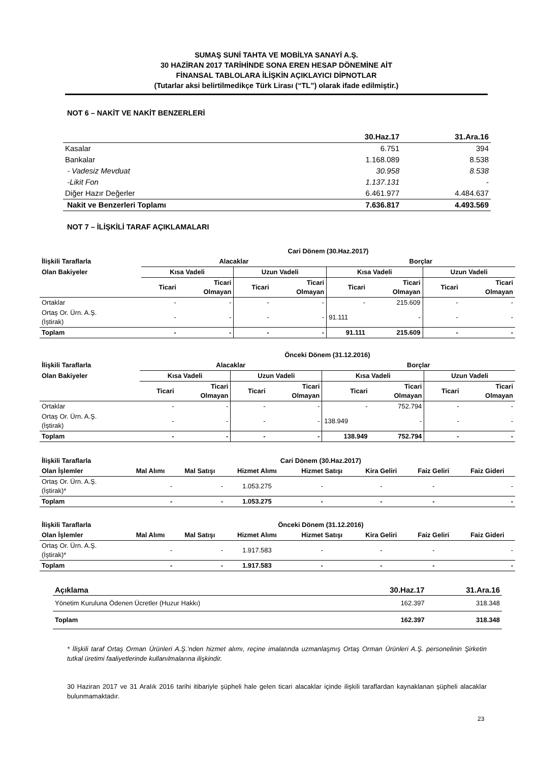SUMAŞ SUNİ TAHTA VE MOBİLYA SANAYİ A.Ş.
30 HAZİRAN 2017 TARİHİNDE SONA EREN HESAP DÖNEMİNE AİT
FİNANSAL TABLOLARA İLİŞKİN AÇIKLAYICI DİPNOTLAR
(Tutarlar aksi belirtilmedikçe Türk Lirası (“TL”) olarak ifade edilmiştir.)
NOT 6 – NAKİT VE NAKİT BENZERLERİ
| | 30.Haz.17 | 31.Ara.16 |
| Kasalar | 6.751 | 394 |
| Bankalar | 1.168.089 | 8.538 |
| - Vadesiz Mevduat | 30.958 | 8.538 |
| -Likit Fon | 1.137.131 | - |
| Diğer Hazır Değerler | 6.461.977 | 4.484.637 |
| Nakit ve Benzerleri Toplamı | 7.636.817 | 4.493.569 |
NOT 7 – İLİŞKİLİ TARAF AÇIKLAMALARI
| | Cari Dönem (30.Haz.2017) | | | | | | | |
| --- | --- | --- | --- | --- | --- | --- | --- | --- |
| İlişkili Taraflarla | Alacaklar | | | | Borçlar | | | |
| Olan Bakiyeler | Kısa Vadeli | | Uzun Vadeli | | Kısa Vadeli | | Uzun Vadeli | |
| | Ticari | Ticari Olmayan | Ticari | Ticari Olmayan | Ticari | Ticari Olmayan | Ticari | Ticari Olmayan |
| Ortaklar | - | - | - | - | - | 215.609 | - | - |
| Ortaş Or. Ürn. A.Ş. (İştirak) | - | - | - | - | 91.111 | - | - | - |
| Toplam | - | - | - | - | 91.111 | 215.609 | - | - |
| | Önceki Dönem (31.12.2016) | | | | | | | |
| --- | --- | --- | --- | --- | --- | --- | --- | --- |
| İlişkili Taraflarla | Alacaklar | | | | Borçlar | | | |
| Olan Bakiyeler | Kısa Vadeli | | Uzun Vadeli | | Kısa Vadeli | | Uzun Vadeli | |
| | Ticari | Ticari Olmayan | Ticari | Ticari Olmayan | Ticari | Ticari Olmayan | Ticari | Ticari Olmayan |
| Ortaklar | - | - | - | - | - | 752.794 | - | - |
| Ortaş Or. Ürn. A.Ş. (İştirak) | - | - | - | - | 138.949 | - | - | - |
| Toplam | - | - | - | - | 138.949 | 752.794 | - | - |
| İlişkili Taraflarla | Cari Dönem (30.Haz.2017) | | | | | | |
| --- | --- | --- | --- | --- | --- | --- | --- |
| Olan İşlemler | Mal Alımı | Mal Satışı | Hizmet Alımı | Hizmet Satışı | Kira Geliri | Faiz Geliri | Faiz Gideri |
| Ortaş Or. Ürn. A.Ş. (İştirak)* | - | - | 1.053.275 | - | - | - | - |
| Toplam | - | - | 1.053.275 | - | - | - | - |
| İlişkili Taraflarla | Önceki Dönem (31.12.2016) | | | | | | |
| --- | --- | --- | --- | --- | --- | --- | --- |
| Olan İşlemler | Mal Alımı | Mal Satışı | Hizmet Alımı | Hizmet Satışı | Kira Geliri | Faiz Geliri | Faiz Gideri |
| Ortaş Or. Ürn. A.Ş. (İştirak)* | - | - | 1.917.583 | - | - | - | - |
| Toplam | - | - | 1.917.583 | - | - | - | - |
| Açıklama | 30.Haz.17 | 31.Ara.16 |
| --- | --- | --- |
| Yönetim Kuruluna Ödenen Ücretler (Huzur Hakkı) | 162.397 | 318.348 |
| Toplam | 162.397 | 318.348 |
* İlişkili taraf Ortaş Orman Ürünleri A.Ş.’nden hizmet alımı, reçine imalatında uzmanlaşmış Ortaş Orman Ürünleri A.Ş. personelinin Şirketin tutkal üretimi faaliyetlerinde kullanılmalarına ilişkindir.
30 Haziran 2017 ve 31 Aralık 2016 tarihi itibariyle şüpheli hale gelen ticari alacaklar içinde ilişkili taraflardan kaynaklanan şüpheli alacaklar bulunmamaktadır.
23